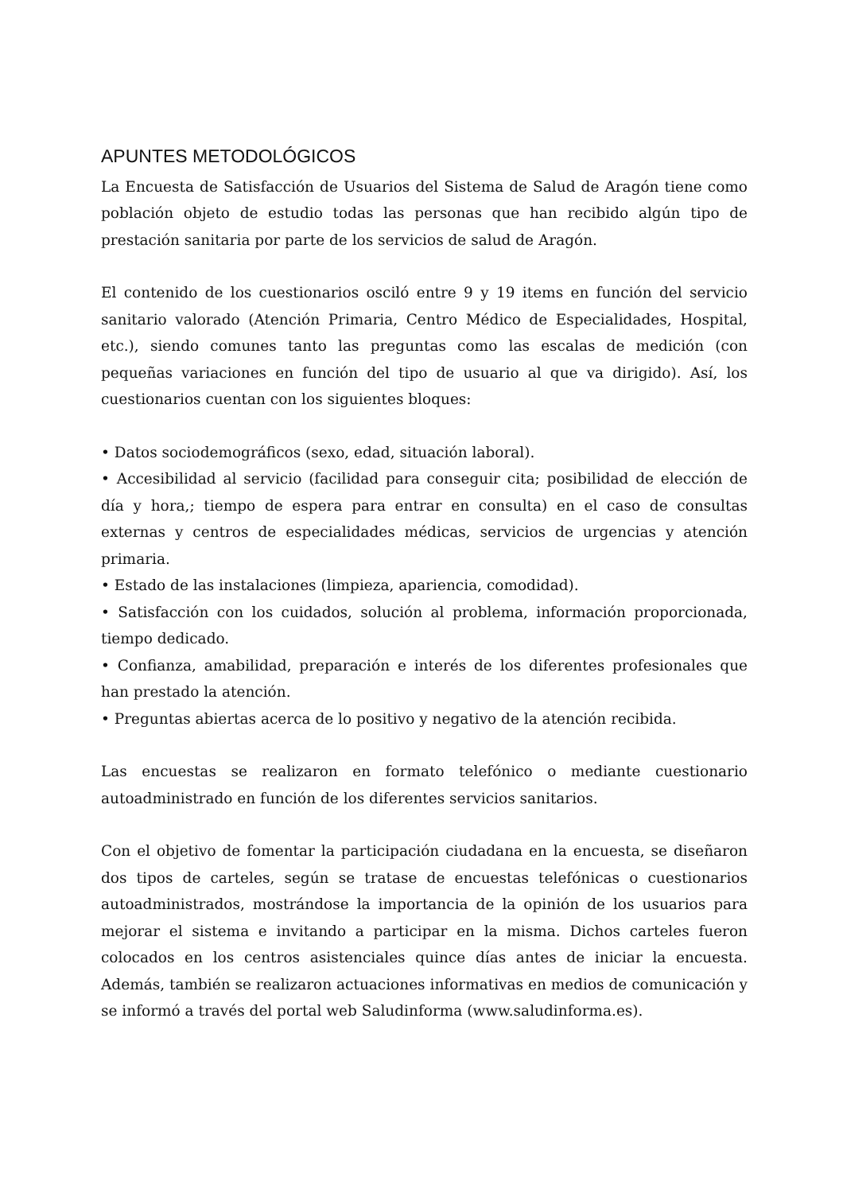APUNTES METODOLÓGICOS
La Encuesta de Satisfacción de Usuarios del Sistema de Salud de Aragón tiene como población objeto de estudio todas las personas que han recibido algún tipo de prestación sanitaria por parte de los servicios de salud de Aragón.
El contenido de los cuestionarios osciló entre 9 y 19 items en función del servicio sanitario valorado (Atención Primaria, Centro Médico de Especialidades, Hospital, etc.), siendo comunes tanto las preguntas como las escalas de medición (con pequeñas variaciones en función del tipo de usuario al que va dirigido). Así, los cuestionarios cuentan con los siguientes bloques:
• Datos sociodemográficos (sexo, edad, situación laboral).
• Accesibilidad al servicio (facilidad para conseguir cita; posibilidad de elección de día y hora,; tiempo de espera para entrar en consulta) en el caso de consultas externas y centros de especialidades médicas, servicios de urgencias y atención primaria.
• Estado de las instalaciones (limpieza, apariencia, comodidad).
• Satisfacción con los cuidados, solución al problema, información proporcionada, tiempo dedicado.
• Confianza, amabilidad, preparación e interés de los diferentes profesionales que han prestado la atención.
• Preguntas abiertas acerca de lo positivo y negativo de la atención recibida.
Las encuestas se realizaron en formato telefónico o mediante cuestionario autoadministrado en función de los diferentes servicios sanitarios.
Con el objetivo de fomentar la participación ciudadana en la encuesta, se diseñaron dos tipos de carteles, según se tratase de encuestas telefónicas o cuestionarios autoadministrados, mostrándose la importancia de la opinión de los usuarios para mejorar el sistema e invitando a participar en la misma. Dichos carteles fueron colocados en los centros asistenciales quince días antes de iniciar la encuesta. Además, también se realizaron actuaciones informativas en medios de comunicación y se informó a través del portal web Saludinforma (www.saludinforma.es).